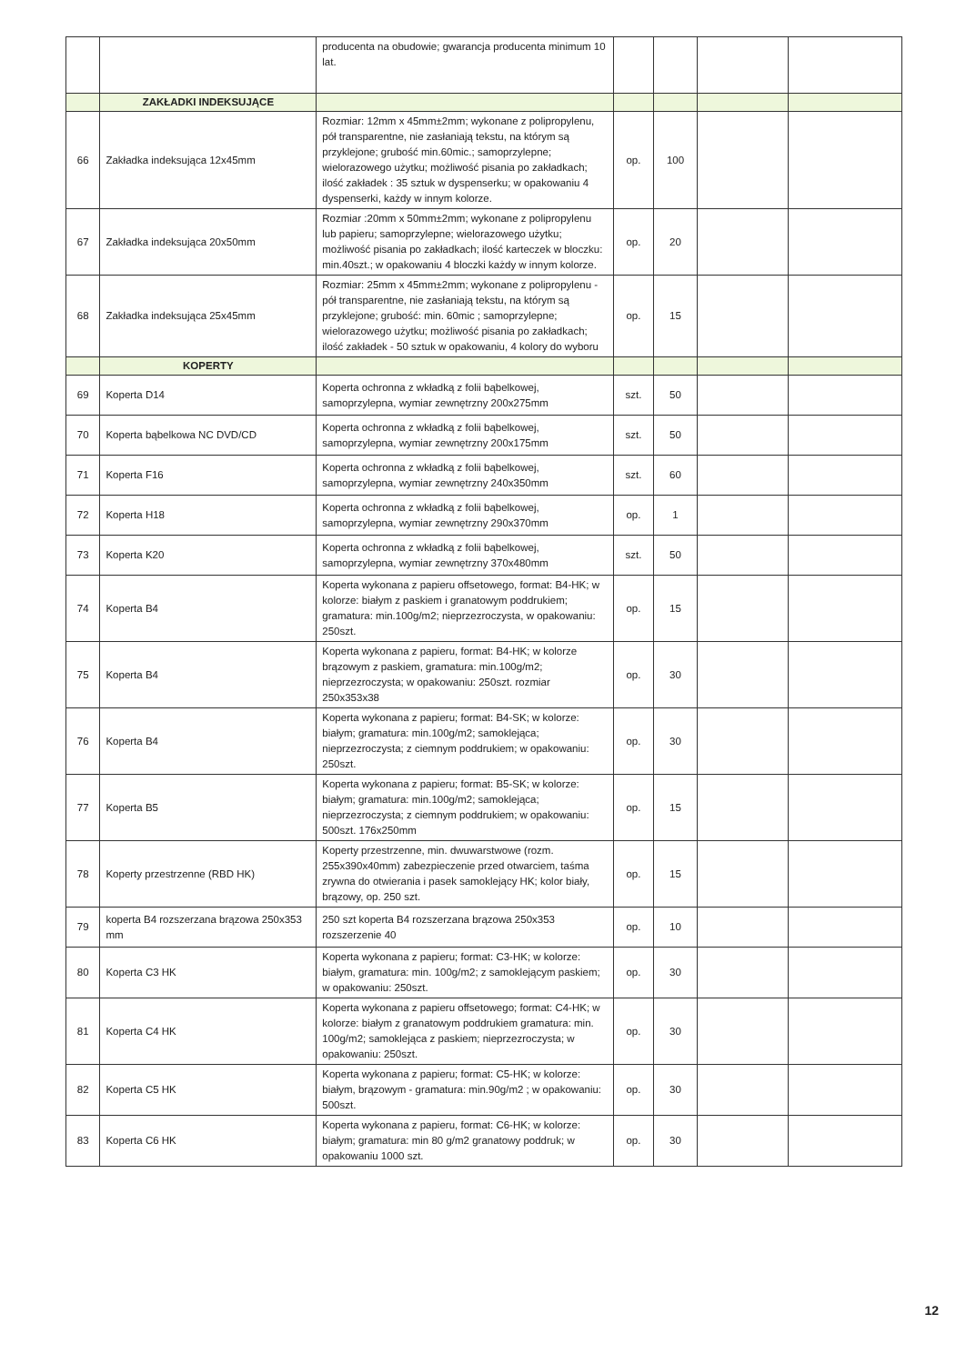| | | producenta na obudowie; gwarancja producenta minimum 10 lat. | | | | |
| | ZAKŁADKI INDEKSUJĄCE | | | | | |
| 66 | Zakładka indeksująca 12x45mm | Rozmiar: 12mm x 45mm±2mm; wykonane z polipropylenu, pół transparentne, nie zasłaniają tekstu, na którym są przyklejone; grubość min.60mic.; samoprzylepne; wielorazowego użytku; możliwość pisania po zakładkach; ilość zakładek : 35 sztuk w dyspenserku; w opakowaniu 4 dyspenserki, każdy w innym kolorze. | op. | 100 | | |
| 67 | Zakładka indeksująca 20x50mm | Rozmiar :20mm x 50mm±2mm; wykonane z polipropylenu lub papieru; samoprzylepne; wielorazowego użytku; możliwość pisania po zakładkach; ilość karteczek w bloczku: min.40szt.; w opakowaniu 4 bloczki każdy w innym kolorze. | op. | 20 | | |
| 68 | Zakładka indeksująca 25x45mm | Rozmiar: 25mm x 45mm±2mm; wykonane z polipropylenu - pół transparentne, nie zasłaniają tekstu, na którym są przyklejone; grubość: min. 60mic ; samoprzylepne; wielorazowego użytku; możliwość pisania po zakładkach; ilość zakładek - 50 sztuk w opakowaniu, 4 kolory do wyboru | op. | 15 | | |
| | KOPERTY | | | | | |
| 69 | Koperta D14 | Koperta ochronna z wkładką z folii bąbelkowej, samoprzylepna, wymiar zewnętrzny 200x275mm | szt. | 50 | | |
| 70 | Koperta bąbelkowa NC DVD/CD | Koperta ochronna z wkładką z folii bąbelkowej, samoprzylepna, wymiar zewnętrzny 200x175mm | szt. | 50 | | |
| 71 | Koperta F16 | Koperta ochronna z wkładką z folii bąbelkowej, samoprzylepna, wymiar zewnętrzny 240x350mm | szt. | 60 | | |
| 72 | Koperta H18 | Koperta ochronna z wkładką z folii bąbelkowej, samoprzylepna, wymiar zewnętrzny 290x370mm | op. | 1 | | |
| 73 | Koperta K20 | Koperta ochronna z wkładką z folii bąbelkowej, samoprzylepna, wymiar zewnętrzny 370x480mm | szt. | 50 | | |
| 74 | Koperta B4 | Koperta wykonana z papieru offsetowego, format: B4-HK; w kolorze: białym z paskiem i granatowym poddrukiem; gramatura: min.100g/m2; nieprzezroczysta, w opakowaniu: 250szt. | op. | 15 | | |
| 75 | Koperta B4 | Koperta wykonana z papieru, format: B4-HK; w kolorze brązowym z paskiem, gramatura: min.100g/m2; nieprzezroczysta; w opakowaniu: 250szt. rozmiar 250x353x38 | op. | 30 | | |
| 76 | Koperta B4 | Koperta wykonana z papieru; format: B4-SK; w kolorze: białym; gramatura: min.100g/m2; samoklejąca; nieprzezroczysta; z ciemnym poddrukiem; w opakowaniu: 250szt. | op. | 30 | | |
| 77 | Koperta B5 | Koperta wykonana z papieru; format: B5-SK; w kolorze: białym; gramatura: min.100g/m2; samoklejąca; nieprzezroczysta; z ciemnym poddrukiem; w opakowaniu: 500szt. 176x250mm | op. | 15 | | |
| 78 | Koperty przestrzenne (RBD HK) | Koperty przestrzenne, min. dwuwarstwowe (rozm. 255x390x40mm) zabezpieczenie przed otwarciem, taśma zrywna do otwierania i pasek samoklejący HK; kolor biały, brązowy, op. 250 szt. | op. | 15 | | |
| 79 | koperta B4 rozszerzana brązowa 250x353 mm | 250 szt koperta B4 rozszerzana brązowa 250x353 rozszerzenie 40 | op. | 10 | | |
| 80 | Koperta C3 HK | Koperta wykonana z papieru; format: C3-HK; w kolorze: białym, gramatura: min. 100g/m2; z samoklejącym paskiem; w opakowaniu: 250szt. | op. | 30 | | |
| 81 | Koperta C4 HK | Koperta wykonana z papieru offsetowego; format: C4-HK; w kolorze: białym z granatowym poddrukiem gramatura: min. 100g/m2; samoklejąca z paskiem; nieprzezroczysta; w opakowaniu: 250szt. | op. | 30 | | |
| 82 | Koperta C5 HK | Koperta wykonana z papieru; format: C5-HK; w kolorze: białym, brązowym - gramatura: min.90g/m2 ; w opakowaniu: 500szt. | op. | 30 | | |
| 83 | Koperta C6 HK | Koperta wykonana z papieru, format: C6-HK; w kolorze: białym; gramatura: min 80 g/m2 granatowy poddruk; w opakowaniu 1000 szt. | op. | 30 | | |
12